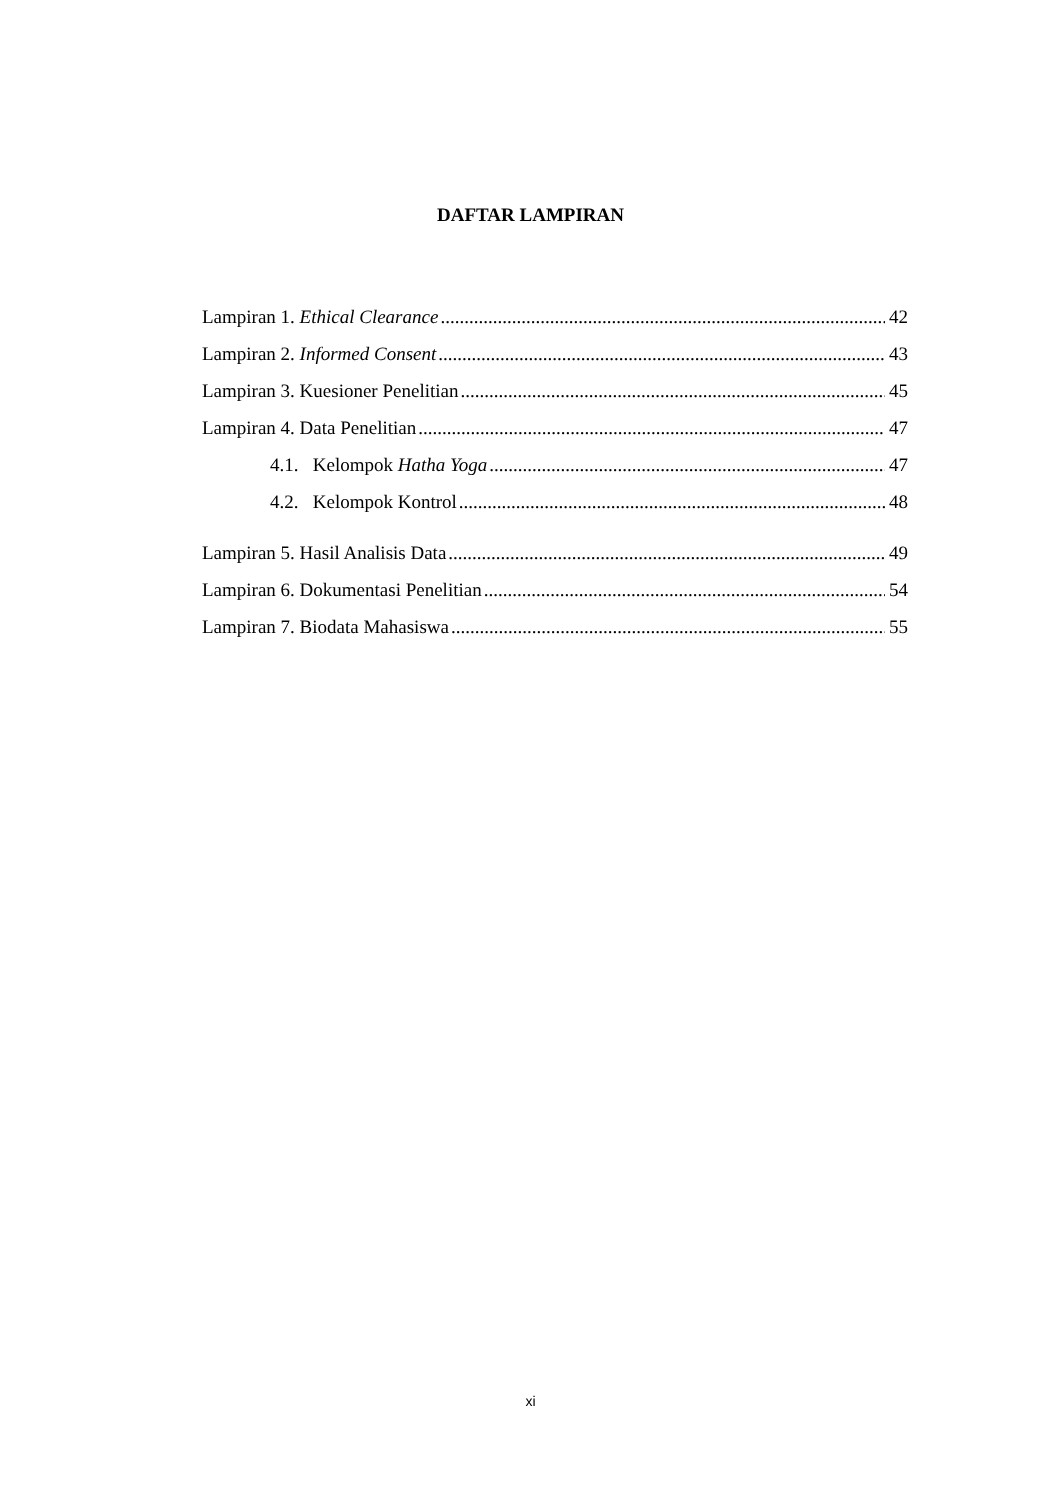DAFTAR LAMPIRAN
Lampiran 1. Ethical Clearance 42
Lampiran 2. Informed Consent 43
Lampiran 3. Kuesioner Penelitian 45
Lampiran 4. Data Penelitian 47
4.1. Kelompok Hatha Yoga 47
4.2. Kelompok Kontrol 48
Lampiran 5. Hasil Analisis Data 49
Lampiran 6. Dokumentasi Penelitian 54
Lampiran 7. Biodata Mahasiswa 55
xi